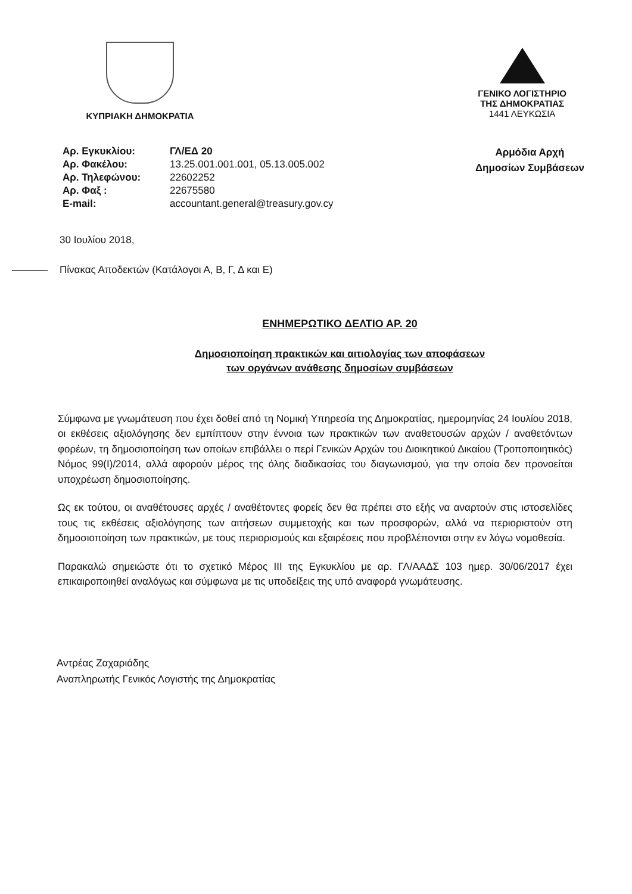ΚΥΠΡΙΑΚΗ ΔΗΜΟΚΡΑΤΙΑ
ΓΕΝΙΚΟ ΛΟΓΙΣΤΗΡΙΟ
ΤΗΣ ΔΗΜΟΚΡΑΤΙΑΣ
1441 ΛΕΥΚΩΣΙΑ
| Αρ. Εγκυκλίου: | ΓΛ/ΕΔ 20 |
| Αρ. Φακέλου: | 13.25.001.001.001, 05.13.005.002 |
| Αρ. Τηλεφώνου: | 22602252 |
| Αρ. Φαξ : | 22675580 |
| E-mail: | accountant.general@treasury.gov.cy |
Αρμόδια Αρχή
Δημοσίων Συμβάσεων
30 Ιουλίου 2018,
Πίνακας Αποδεκτών (Κατάλογοι Α, Β, Γ, Δ και Ε)
ΕΝΗΜΕΡΩΤΙΚΟ ΔΕΛΤΙΟ ΑΡ. 20
Δημοσιοποίηση πρακτικών και αιτιολογίας των αποφάσεων
των οργάνων ανάθεσης δημοσίων συμβάσεων
Σύμφωνα με γνωμάτευση που έχει δοθεί από τη Νομική Υπηρεσία της Δημοκρατίας, ημερομηνίας 24 Ιουλίου 2018, οι εκθέσεις αξιολόγησης δεν εμπίπτουν στην έννοια των πρακτικών των αναθετουσών αρχών / αναθετόντων φορέων, τη δημοσιοποίηση των οποίων επιβάλλει ο περί Γενικών Αρχών του Διοικητικού Δικαίου (Τροποποιητικός) Νόμος 99(Ι)/2014, αλλά αφορούν μέρος της όλης διαδικασίας του διαγωνισμού, για την οποία δεν προνοείται υποχρέωση δημοσιοποίησης.
Ως εκ τούτου, οι αναθέτουσες αρχές / αναθέτοντες φορείς δεν θα πρέπει στο εξής να αναρτούν στις ιστοσελίδες τους τις εκθέσεις αξιολόγησης των αιτήσεων συμμετοχής και των προσφορών, αλλά να περιοριστούν στη δημοσιοποίηση των πρακτικών, με τους περιορισμούς και εξαιρέσεις που προβλέπονται στην εν λόγω νομοθεσία.
Παρακαλώ σημειώστε ότι το σχετικό Μέρος ΙΙΙ της Εγκυκλίου με αρ. ΓΛ/ΑΑΔΣ 103 ημερ. 30/06/2017 έχει επικαιροποιηθεί αναλόγως και σύμφωνα με τις υποδείξεις της υπό αναφορά γνωμάτευσης.
Αντρέας Ζαχαριάδης
Αναπληρωτής Γενικός Λογιστής της Δημοκρατίας